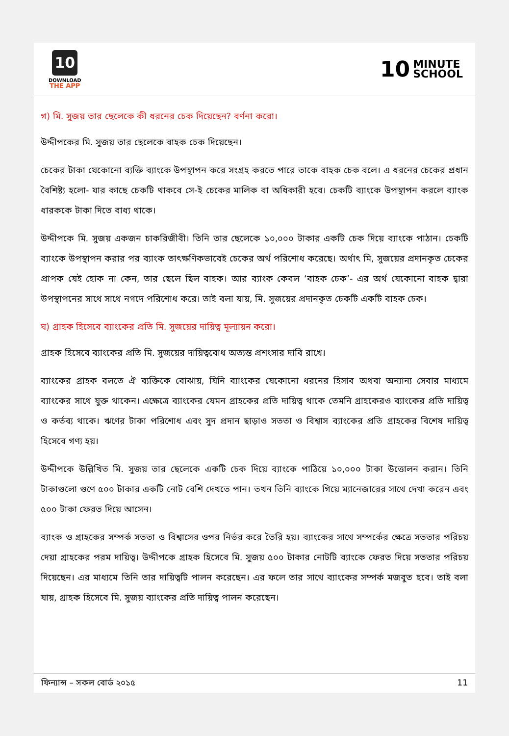10
DOWNLOAD
THE APP
10 MINUTE
SCHOOL
গ) মি. সুজয় তার ছেলেকে কী ধরনের চেক দিয়েছেন? বর্ণনা করো।
উদ্দীপকের মি. সুজয় তার ছেলেকে বাহক চেক দিয়েছেন।
চেকের টাকা যেকোনো ব্যক্তি ব্যাংকে উপস্থাপন করে সংগ্রহ করতে পারে তাকে বাহক চেক বলে। এ ধরনের চেকের প্রধান বৈশিষ্ট্য হলো- যার কাছে চেকটি থাকবে সে-ই চেকের মালিক বা অধিকারী হবে। চেকটি ব্যাংকে উপস্থাপন করলে ব্যাংক ধারককে টাকা দিতে বাধ্য থাকে।
উদ্দীপকে মি. সুজয় একজন চাকরিজীবী। তিনি তার ছেলেকে ১০,০০০ টাকার একটি চেক দিয়ে ব্যাংকে পাঠান। চেকটি ব্যাংকে উপস্থাপন করার পর ব্যাংক তাৎক্ষণিকভাবেই চেকের অর্থ পরিশোধ করেছে। অর্থাৎ মি, সুজয়ের প্রদানকৃত চেকের প্রাপক যেই হোক না কেন, তার ছেলে ছিল বাহক। আর ব্যাংক কেবল ‘বাহক চেক’- এর অর্থ যেকোনো বাহক দ্বারা উপস্থাপনের সাথে সাথে নগদে পরিশোধ করে। তাই বলা যায়, মি. সুজয়ের প্রদানকৃত চেকটি একটি বাহক চেক।
ঘ) গ্রাহক হিসেবে ব্যাংকের প্রতি মি. সুজয়ের দায়িত্ব মূল্যায়ন করো।
গ্রাহক হিসেবে ব্যাংকের প্রতি মি. সুজয়ের দায়িত্ববোধ অত্যন্ত প্রশংসার দাবি রাখে।
ব্যাংকের গ্রাহক বলতে ঐ ব্যক্তিকে বোঝায়, যিনি ব্যাংকের যেকোনো ধরনের হিসাব অথবা অন্যান্য সেবার মাধ্যমে ব্যাংকের সাথে যুক্ত থাকেন। এক্ষেত্রে ব্যাংকের যেমন গ্রাহকের প্রতি দায়িত্ব থাকে তেমনি গ্রাহকেরও ব্যাংকের প্রতি দায়িত্ব ও কর্তব্য থাকে। ঋণের টাকা পরিশোধ এবং সুদ প্রদান ছাড়াও সততা ও বিশ্বাস ব্যাংকের প্রতি গ্রাহকের বিশেষ দায়িত্ব হিসেবে গণ্য হয়।
উদ্দীপকে উল্লিখিত মি. সুজয় তার ছেলেকে একটি চেক দিয়ে ব্যাংকে পাঠিয়ে ১০,০০০ টাকা উত্তোলন করান। তিনি টাকাগুলো গুণে ৫০০ টাকার একটি নোট বেশি দেখতে পান। তখন তিনি ব্যাংকে গিয়ে ম্যানেজারের সাথে দেখা করেন এবং ৫০০ টাকা ফেরত দিয়ে আসেন।
ব্যাংক ও গ্রাহকের সম্পর্ক সততা ও বিশ্বাসের ওপর নির্ভর করে তৈরি হয়। ব্যাংকের সাথে সম্পর্কের ক্ষেত্রে সততার পরিচয় দেয়া গ্রাহকের পরম দায়িত্ব। উদ্দীপকে গ্রাহক হিসেবে মি. সুজয় ৫০০ টাকার নোটটি ব্যাংকে ফেরত দিয়ে সততার পরিচয় দিয়েছেন। এর মাধ্যমে তিনি তার দায়িত্বটি পালন করেছেন। এর ফলে তার সাথে ব্যাংকের সম্পর্ক মজবুত হবে। তাই বলা যায়, গ্রাহক হিসেবে মি. সুজয় ব্যাংকের প্রতি দায়িত্ব পালন করেছেন।
ফিন্যান্স – সকল বোর্ড ২০১৫ 11